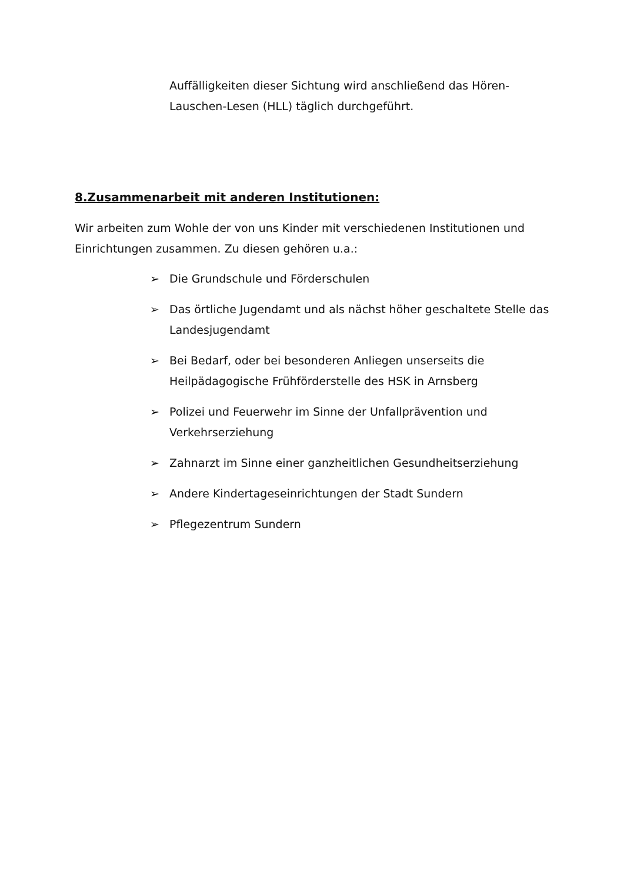Auffälligkeiten dieser Sichtung wird anschließend das Hören-Lauschen-Lesen (HLL) täglich durchgeführt.
8.Zusammenarbeit mit anderen Institutionen:
Wir arbeiten zum Wohle der von uns Kinder mit verschiedenen Institutionen und Einrichtungen zusammen. Zu diesen gehören u.a.:
➢ Die Grundschule und Förderschulen
➢ Das örtliche Jugendamt und als nächst höher geschaltete Stelle das Landesjugendamt
➢ Bei Bedarf, oder bei besonderen Anliegen unserseits die Heilpädagogische Frühförderstelle des HSK in Arnsberg
➢ Polizei und Feuerwehr im Sinne der Unfallprävention und Verkehrserziehung
➢ Zahnarzt im Sinne einer ganzheitlichen Gesundheitserziehung
➢ Andere Kindertageseinrichtungen der Stadt Sundern
➢ Pflegezentrum Sundern